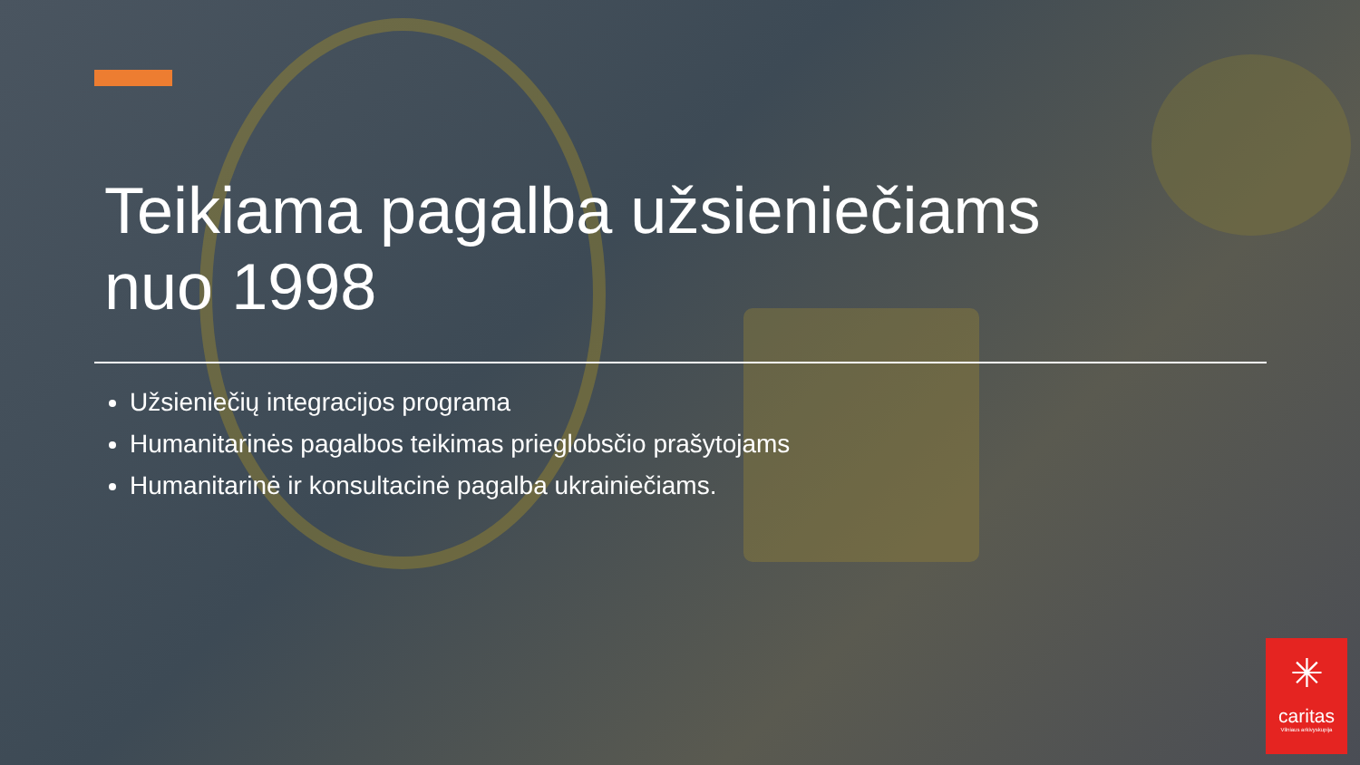Teikiama pagalba užsieniečiams nuo 1998
Užsieniečių integracijos programa
Humanitarinės pagalbos teikimas prieglobsčio prašytojams
Humanitarinė ir konsultacinė pagalba ukrainiečiams.
✳
caritas
Vilniaus arkivyskupija